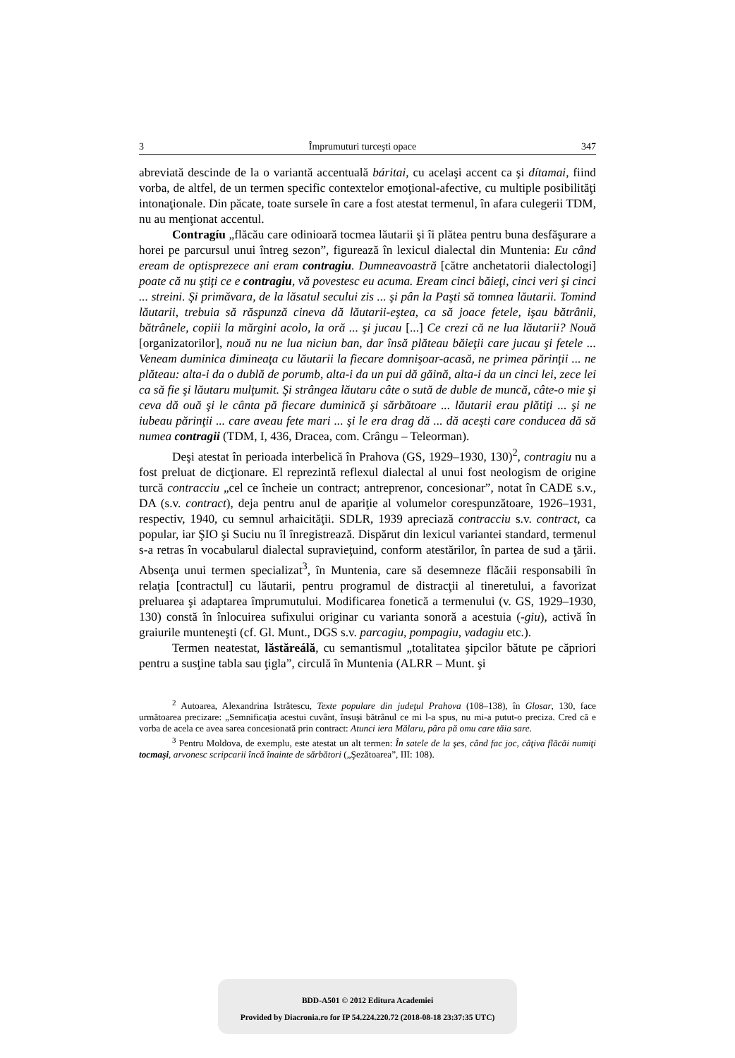3 Împrumuturi turceşti opace 347
abreviată descinde de la o variantă accentuală báritai, cu acelaşi accent ca şi dítamai, fiind vorba, de altfel, de un termen specific contextelor emoţional-afective, cu multiple posibilităţi intonaţionale. Din păcate, toate sursele în care a fost atestat termenul, în afara culegerii TDM, nu au menţionat accentul.
Contragíu „flăcău care odinioară tocmea lăutarii şi îi plătea pentru buna desfăşurare a horei pe parcursul unui întreg sezon”, figurează în lexicul dialectal din Muntenia: Eu când eream de optisprezece ani eram contragiu. Dumneavoastră [către anchetatorii dialectologi] poate că nu ştiţi ce e contragiu, vă povestesc eu acuma. Eream cinci băieţi, cinci veri şi cinci ... streini. Şi primăvara, de la lăsatul secului zis ... şi pân la Paşti să tomnea lăutarii. Tomind lăutarii, trebuia să răspunză cineva dă lăutarii-eştea, ca să joace fetele, işau bătrânii, bătrânele, copiii la mărgini acolo, la oră ... şi jucau [...] Ce crezi că ne lua lăutarii? Nouă [organizatorilor], nouă nu ne lua niciun ban, dar însă plăteau băieţii care jucau şi fetele ... Veneam duminica dimineaţa cu lăutarii la fiecare domnişoar-acasă, ne primea părinţii ... ne plăteau: alta-i da o dublă de porumb, alta-i da un pui dă găină, alta-i da un cinci lei, zece lei ca să fie şi lăutaru mulţumit. Şi strângea lăutaru câte o sută de duble de muncă, câte-o mie şi ceva dă ouă şi le cânta pă fiecare duminică şi sărbătoare ... lăutarii erau plătiţi ... şi ne iubeau părinţii ... care aveau fete mari ... şi le era drag dă ... dă aceşti care conducea dă să numea contragii (TDM, I, 436, Dracea, com. Crângu – Teleorman).
Deşi atestat în perioada interbelică în Prahova (GS, 1929–1930, 130)<sup>2</sup>, contragiu nu a fost preluat de dicţionare. El reprezintă reflexul dialectal al unui fost neologism de origine turcă contracciu „cel ce încheie un contract; antreprenor, concesionar”, notat în CADE s.v., DA (s.v. contract), deja pentru anul de apariţie al volumelor corespunzătoare, 1926–1931, respectiv, 1940, cu semnul arhaicităţii. SDLR, 1939 apreciază contracciu s.v. contract, ca popular, iar ŞIO şi Suciu nu îl înregistrează. Dispărut din lexicul variantei standard, termenul s-a retras în vocabularul dialectal supravieţuind, conform atestărilor, în partea de sud a ţării. Absenţa unui termen specializat<sup>3</sup>, în Muntenia, care să desemneze flăcăii responsabili în relaţia [contractul] cu lăutarii, pentru programul de distracţii al tineretului, a favorizat preluarea şi adaptarea împrumutului. Modificarea fonetică a termenului (v. GS, 1929–1930, 130) constă în înlocuirea sufixului originar cu varianta sonoră a acestuia (-giu), activă în graiurile munteneşti (cf. Gl. Munt., DGS s.v. parcagiu, pompagiu, vadagiu etc.).
Termen neatestat, lăstăreálă, cu semantismul „totalitatea şipcilor bătute pe căpriori pentru a susţine tabla sau ţigla”, circulă în Muntenia (ALRR – Munt. şi
<sup>2</sup> Autoarea, Alexandrina Istrătescu, Texte populare din judeţul Prahova (108–138), în Glosar, 130, face următoarea precizare: „Semnificaţia acestui cuvânt, însuşi bătrânul ce mi l-a spus, nu mi-a putut-o preciza. Cred că e vorba de acela ce avea sarea concesionată prin contract: Atunci iera Mălaru, pâra pă omu care tăia sare.
<sup>3</sup> Pentru Moldova, de exemplu, este atestat un alt termen: În satele de la şes, când fac joc, câţiva flăcăi numiţi tocmaşi, arvonesc scripcarii încă înainte de sărbători („Şezătoarea”, III: 108).
BDD-A501 © 2012 Editura Academiei
Provided by Diacronia.ro for IP 54.224.220.72 (2018-08-18 23:37:35 UTC)